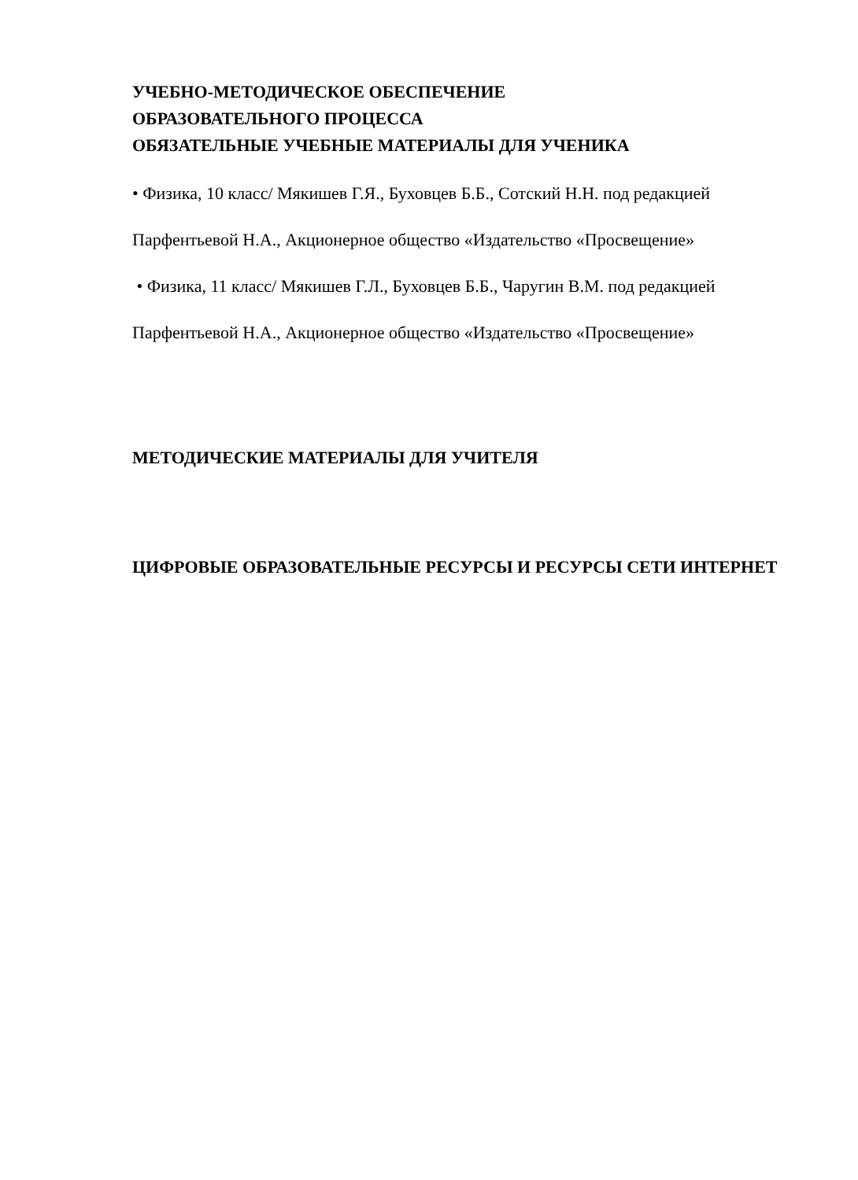УЧЕБНО-МЕТОДИЧЕСКОЕ ОБЕСПЕЧЕНИЕ
ОБРАЗОВАТЕЛЬНОГО ПРОЦЕССА
ОБЯЗАТЕЛЬНЫЕ УЧЕБНЫЕ МАТЕРИАЛЫ ДЛЯ УЧЕНИКА
• Физика, 10 класс/ Мякишев Г.Я., Буховцев Б.Б., Сотский Н.Н. под редакцией Парфентьевой Н.А., Акционерное общество «Издательство «Просвещение»
• Физика, 11 класс/ Мякишев Г.Л., Буховцев Б.Б., Чаругин В.М. под редакцией Парфентьевой Н.А., Акционерное общество «Издательство «Просвещение»
МЕТОДИЧЕСКИЕ МАТЕРИАЛЫ ДЛЯ УЧИТЕЛЯ
ЦИФРОВЫЕ ОБРАЗОВАТЕЛЬНЫЕ РЕСУРСЫ И РЕСУРСЫ СЕТИ ИНТЕРНЕТ